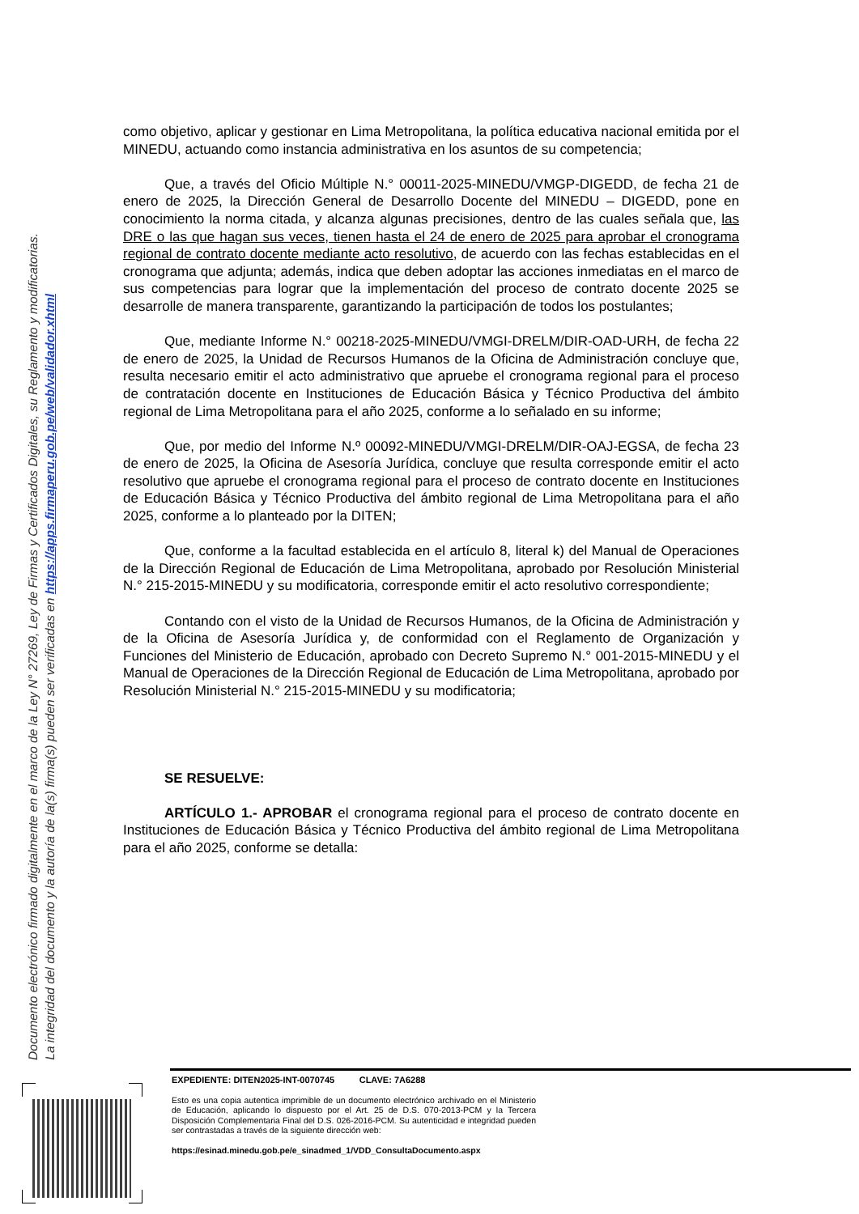Documento electrónico firmado digitalmente en el marco de la Ley N° 27269, Ley de Firmas y Certificados Digitales, su Reglamento y modificatorias.
La integridad del documento y la autoría de la(s) firma(s) pueden ser verificadas en https://apps.firmaperu.gob.pe/web/validador.xhtml
como objetivo, aplicar y gestionar en Lima Metropolitana, la política educativa nacional emitida por el MINEDU, actuando como instancia administrativa en los asuntos de su competencia;
Que, a través del Oficio Múltiple N.° 00011-2025-MINEDU/VMGP-DIGEDD, de fecha 21 de enero de 2025, la Dirección General de Desarrollo Docente del MINEDU – DIGEDD, pone en conocimiento la norma citada, y alcanza algunas precisiones, dentro de las cuales señala que, las DRE o las que hagan sus veces, tienen hasta el 24 de enero de 2025 para aprobar el cronograma regional de contrato docente mediante acto resolutivo, de acuerdo con las fechas establecidas en el cronograma que adjunta; además, indica que deben adoptar las acciones inmediatas en el marco de sus competencias para lograr que la implementación del proceso de contrato docente 2025 se desarrolle de manera transparente, garantizando la participación de todos los postulantes;
Que, mediante Informe N.° 00218-2025-MINEDU/VMGI-DRELM/DIR-OAD-URH, de fecha 22 de enero de 2025, la Unidad de Recursos Humanos de la Oficina de Administración concluye que, resulta necesario emitir el acto administrativo que apruebe el cronograma regional para el proceso de contratación docente en Instituciones de Educación Básica y Técnico Productiva del ámbito regional de Lima Metropolitana para el año 2025, conforme a lo señalado en su informe;
Que, por medio del Informe N.º 00092-MINEDU/VMGI-DRELM/DIR-OAJ-EGSA, de fecha 23 de enero de 2025, la Oficina de Asesoría Jurídica, concluye que resulta corresponde emitir el acto resolutivo que apruebe el cronograma regional para el proceso de contrato docente en Instituciones de Educación Básica y Técnico Productiva del ámbito regional de Lima Metropolitana para el año 2025, conforme a lo planteado por la DITEN;
Que, conforme a la facultad establecida en el artículo 8, literal k) del Manual de Operaciones de la Dirección Regional de Educación de Lima Metropolitana, aprobado por Resolución Ministerial N.° 215-2015-MINEDU y su modificatoria, corresponde emitir el acto resolutivo correspondiente;
Contando con el visto de la Unidad de Recursos Humanos, de la Oficina de Administración y de la Oficina de Asesoría Jurídica y, de conformidad con el Reglamento de Organización y Funciones del Ministerio de Educación, aprobado con Decreto Supremo N.° 001-2015-MINEDU y el Manual de Operaciones de la Dirección Regional de Educación de Lima Metropolitana, aprobado por Resolución Ministerial N.° 215-2015-MINEDU y su modificatoria;
SE RESUELVE:
ARTÍCULO 1.- APROBAR el cronograma regional para el proceso de contrato docente en Instituciones de Educación Básica y Técnico Productiva del ámbito regional de Lima Metropolitana para el año 2025, conforme se detalla:
EXPEDIENTE: DITEN2025-INT-0070745 CLAVE: 7A6288
Esto es una copia autentica imprimible de un documento electrónico archivado en el Ministerio de Educación, aplicando lo dispuesto por el Art. 25 de D.S. 070-2013-PCM y la Tercera Disposición Complementaria Final del D.S. 026-2016-PCM. Su autenticidad e integridad pueden ser contrastadas a través de la siguiente dirección web:
https://esinad.minedu.gob.pe/e_sinadmed_1/VDD_ConsultaDocumento.aspx